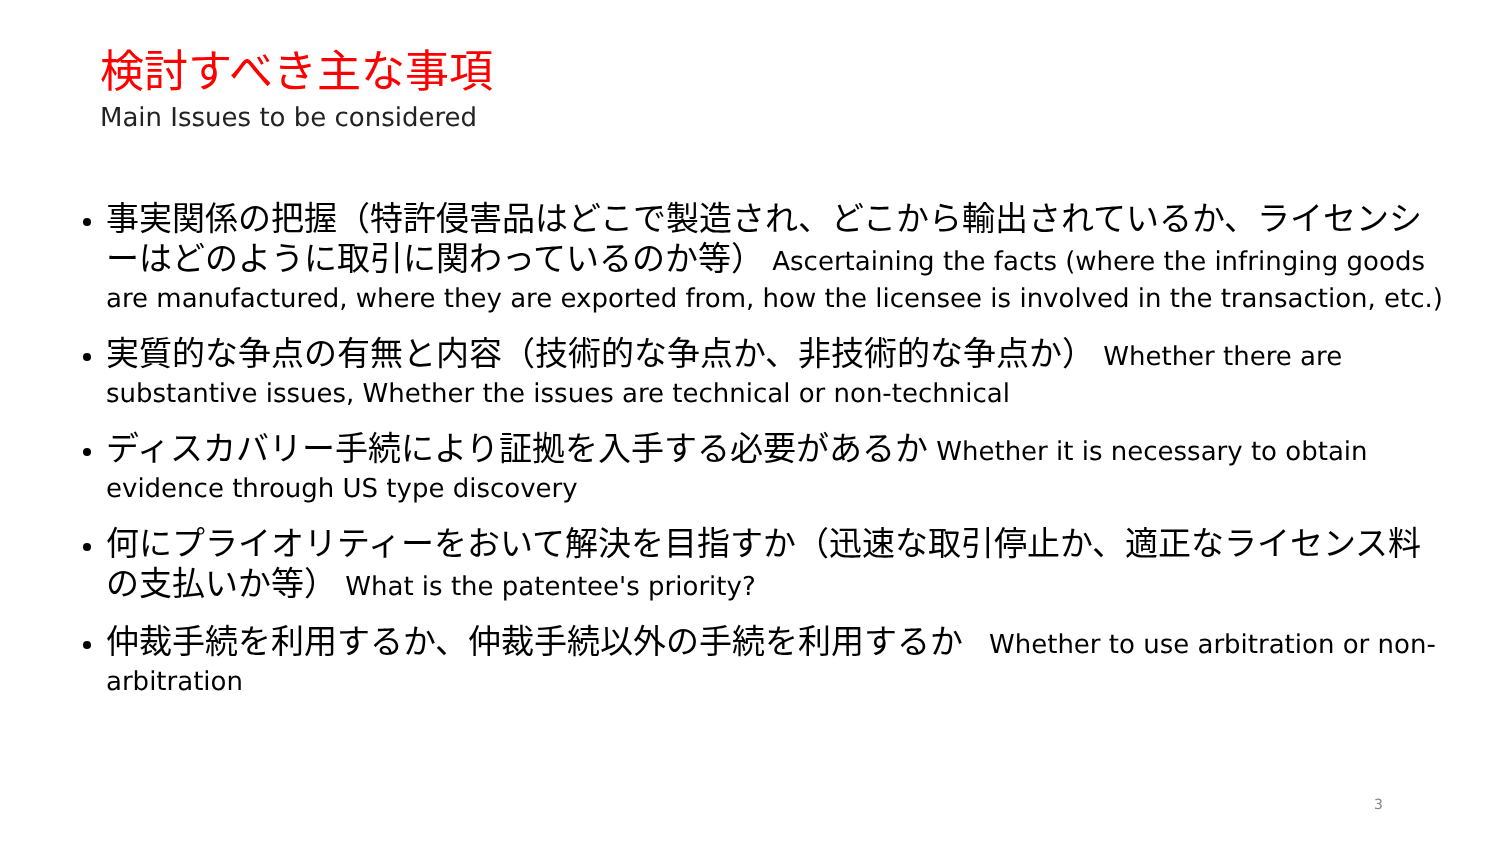検討すべき主な事項
Main Issues to be considered
事実関係の把握（特許侵害品はどこで製造され、どこから輸出されているか、ライセンシーはどのように取引に関わっているのか等） Ascertaining the facts (where the infringing goods are manufactured, where they are exported from, how the licensee is involved in the transaction, etc.)
実質的な争点の有無と内容（技術的な争点か、非技術的な争点か） Whether there are substantive issues, Whether the issues are technical or non-technical
ディスカバリー手続により証拠を入手する必要があるか Whether it is necessary to obtain evidence through US type discovery
何にプライオリティーをおいて解決を目指すか（迅速な取引停止か、適正なライセンス料の支払いか等） What is the patentee's priority?
仲裁手続を利用するか、仲裁手続以外の手続を利用するか　Whether to use arbitration or non-arbitration
3